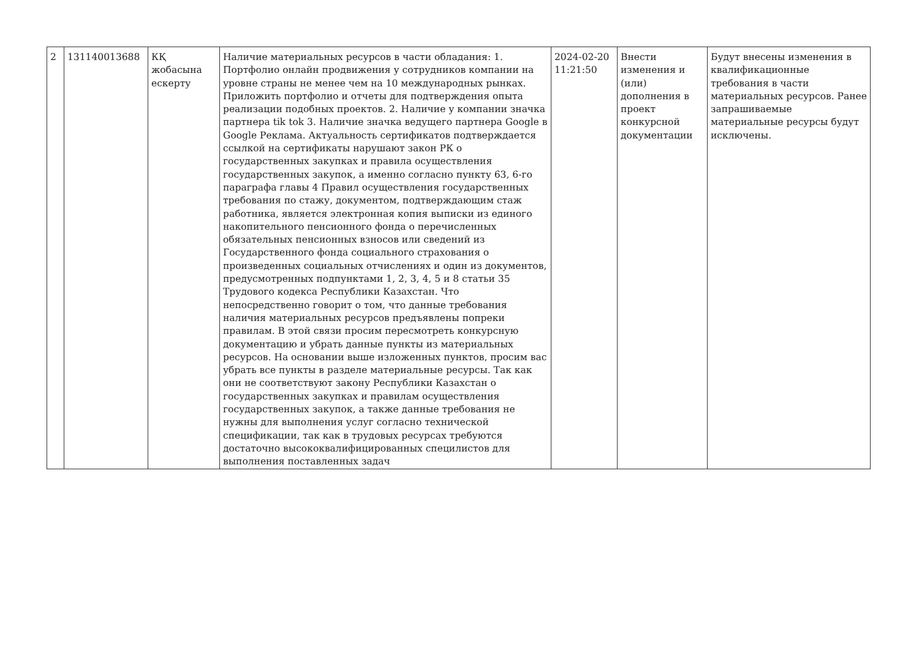| 2 | 131140013688 | КҚ жобасына ескерту | Наличие материальных ресурсов в части обладания: 1. Портфолио онлайн продвижения у сотрудников компании на уровне страны не менее чем на 10 международных рынках. Приложить портфолио и отчеты для подтверждения опыта реализации подобных проектов. 2. Наличие у компании значка партнера tik tok 3. Наличие значка ведущего партнера Google в Google Реклама. Актуальность сертификатов подтверждается ссылкой на сертификаты нарушают закон РК о государственных закупках и правила осуществления государственных закупок, а именно согласно пункту 63, 6-го параграфа главы 4 Правил осуществления государственных требования по стажу, документом, подтверждающим стаж работника, является электронная копия выписки из единого накопительного пенсионного фонда о перечисленных обязательных пенсионных взносов или сведений из Государственного фонда социального страхования о произведенных социальных отчислениях и один из документов, предусмотренных подпунктами 1, 2, 3, 4, 5 и 8 статьи 35 Трудового кодекса Республики Казахстан. Что непосредственно говорит о том, что данные требования наличия материальных ресурсов предъявлены попреки правилам. В этой связи просим пересмотреть конкурсную документацию и убрать данные пункты из материальных ресурсов. На основании выше изложенных пунктов, просим вас убрать все пункты в разделе материальные ресурсы. Так как они не соответствуют закону Республики Казахстан о государственных закупках и правилам осуществления государственных закупок, а также данные требования не нужны для выполнения услуг согласно технической спецификации, так как в трудовых ресурсах требуются достаточно высококвалифицированных специлистов для выполнения поставленных задач | 2024-02-20 11:21:50 | Внести изменения и (или) дополнения в проект конкурсной документации | Будут внесены изменения в квалификационные требования в части материальных ресурсов. Ранее запрашиваемые материальные ресурсы будут исключены. |